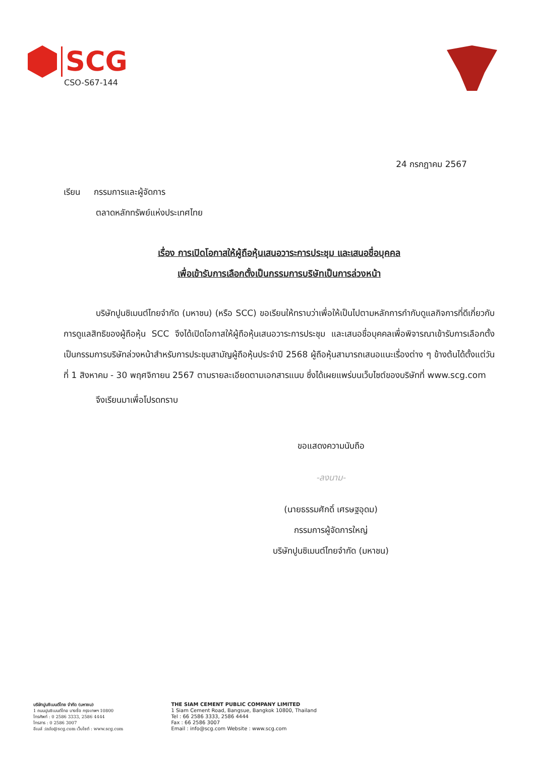SCG
CSO-S67-144
24 กรกฎาคม 2567
เรียน กรรมการและผู้จัดการ
ตลาดหลักทรัพย์แห่งประเทศไทย
เรื่อง การเปิดโอกาสให้ผู้ถือหุ้นเสนอวาระการประชุม และเสนอชื่อบุคคล
เพื่อเข้ารับการเลือกตั้งเป็นกรรมการบริษัทเป็นการล่วงหน้า
บริษัทปูนซิเมนต์ไทยจำกัด (มหาชน) (หรือ SCC) ขอเรียนให้ทราบว่าเพื่อให้เป็นไปตามหลักการกำกับดูแลกิจการที่ดีเกี่ยวกับการดูแลสิทธิของผู้ถือหุ้น SCC จึงได้เปิดโอกาสให้ผู้ถือหุ้นเสนอวาระการประชุม และเสนอชื่อบุคคลเพื่อพิจารณาเข้ารับการเลือกตั้งเป็นกรรมการบริษัทล่วงหน้าสำหรับการประชุมสามัญผู้ถือหุ้นประจำปี 2568 ผู้ถือหุ้นสามารถเสนอแนะเรื่องต่าง ๆ ข้างต้นได้ตั้งแต่วันที่ 1 สิงหาคม - 30 พฤศจิกายน 2567 ตามรายละเอียดตามเอกสารแนบ ซึ่งได้เผยแพร่บนเว็บไซต์ของบริษัทที่ www.scg.com
จึงเรียนมาเพื่อโปรดทราบ
ขอแสดงความนับถือ
-ลงนาม-
(นายธรรมศักดิ์ เศรษฐอุดม)
กรรมการผู้จัดการใหญ่
บริษัทปูนซิเมนต์ไทยจำกัด (มหาชน)
บริษัทปูนซิเมนต์ไทย จำกัด (มหาชน)
1 ถนนปูนซิเมนต์ไทย บางซื่อ กรุงเทพฯ 10800
โทรศัพท์ : 0 2586 3333, 2586 4444
โทรสาร : 0 2586 3007
อีเมล์ :info@scg.com เว็บไซต์ : www.scg.com
THE SIAM CEMENT PUBLIC COMPANY LIMITED
1 Siam Cement Road, Bangsue, Bangkok 10800, Thailand
Tel : 66 2586 3333, 2586 4444
Fax : 66 2586 3007
Email : info@scg.com Website : www.scg.com